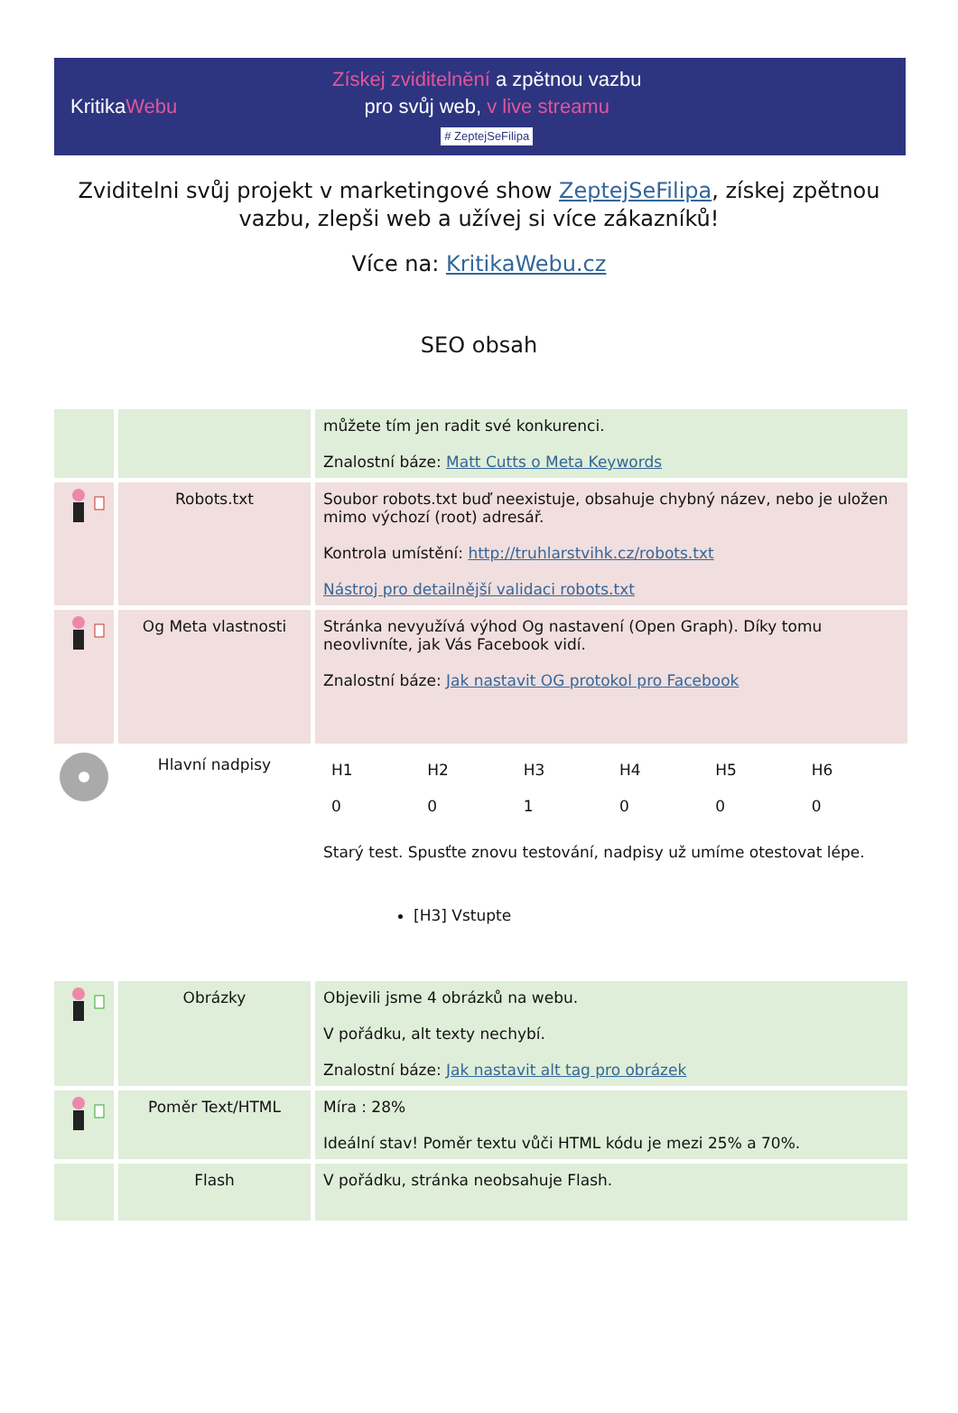KritikaWebu
Získej zviditelnění a zpětnou vazbu
pro svůj web, v live streamu
# ZeptejSeFilipa
Zviditelni svůj projekt v marketingové show ZeptejSeFilipa, získej zpětnou vazbu, zlepši web a užívej si více zákazníků!
Více na: KritikaWebu.cz
SEO obsah
| | | můžete tím jen radit své konkurenci. Znalostní báze: Matt Cutts o Meta Keywords |
| | Robots.txt | Soubor robots.txt buď neexistuje, obsahuje chybný název, nebo je uložen mimo výchozí (root) adresář. Kontrola umístění: http://truhlarstvihk.cz/robots.txt Nástroj pro detailnější validaci robots.txt |
| | Og Meta vlastnosti | Stránka nevyužívá výhod Og nastavení (Open Graph). Díky tomu neovlivníte, jak Vás Facebook vidí. Znalostní báze: Jak nastavit OG protokol pro Facebook |
| | Hlavní nadpisy | / H1 / H2 / H3 / H4 / H5 / H6 / / 0 / 0 / 1 / 0 / 0 / 0 / Starý test. Spusťte znovu testování, nadpisy už umíme otestovat lépe. [H3] Vstupte |
| | Obrázky | Objevili jsme 4 obrázků na webu. V pořádku, alt texty nechybí. Znalostní báze: Jak nastavit alt tag pro obrázek |
| | Poměr Text/HTML | Míra : 28% Ideální stav! Poměr textu vůči HTML kódu je mezi 25% a 70%. |
| | Flash | V pořádku, stránka neobsahuje Flash. |